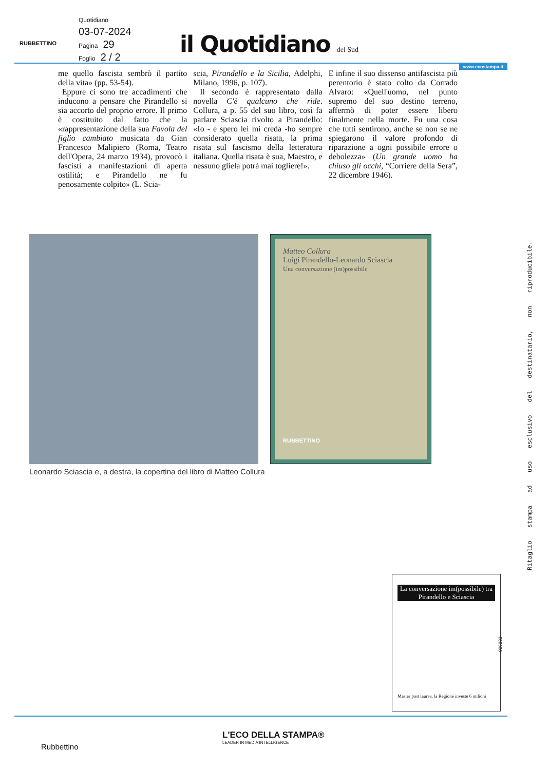RUBBETTINO
Quotidiano
03-07-2024
Pagina 29
Foglio 2 / 2
il Quotidiano del Sud
www.ecostampa.it
me quello fascista sembrò il partito della vita» (pp. 53-54).
Eppure ci sono tre accadimenti che inducono a pensare che Pirandello si sia accorto del proprio errore. Il primo è costituito dal fatto che la «rappresentazione della sua Favola del figlio cambiato musicata da Gian Francesco Malipiero (Roma, Teatro dell'Opera, 24 marzo 1934), provocò i fascisti a manifestazioni di aperta ostilità; e Pirandello ne fu penosamente colpito» (L. Scia-
scia, Pirandello e la Sicilia, Adelphi, Milano, 1996, p. 107).
Il secondo è rappresentato dalla novella C'è qualcuno che ride. Collura, a p. 55 del suo libro, così fa parlare Sciascia rivolto a Pirandello: «Io - e spero lei mi creda -ho sempre considerato quella risata, la prima risata sul fascismo della letteratura italiana. Quella risata è sua, Maestro, e nessuno gliela potrà mai togliere!».
E infine il suo dissenso antifascista più perentorio è stato colto da Corrado Alvaro: «Quell'uomo, nel punto supremo del suo destino terreno, affermò di poter essere libero finalmente nella morte. Fu una cosa che tutti sentirono, anche se non se ne spiegarono il valore profondo di riparazione a ogni possibile errore o debolezza» (Un grande uomo ha chiuso gli occhi, “Corriere della Sera”, 22 dicembre 1946).
Matteo Collura
Luigi Pirandello-Leonardo Sciascia
Una conversazione (im)possibile
RUBBETTINO
Leonardo Sciascia e, a destra, la copertina del libro di Matteo Collura
Ritaglio stampa ad uso esclusivo del destinatario, non riproducibile.
006833
La conversazione im(possibile) tra Pirandello e Sciascia
Master post laurea, la Regione investe 6 milioni
Rubbettino
L'ECO DELLA STAMPA®
LEADER IN MEDIA INTELLIGENCE